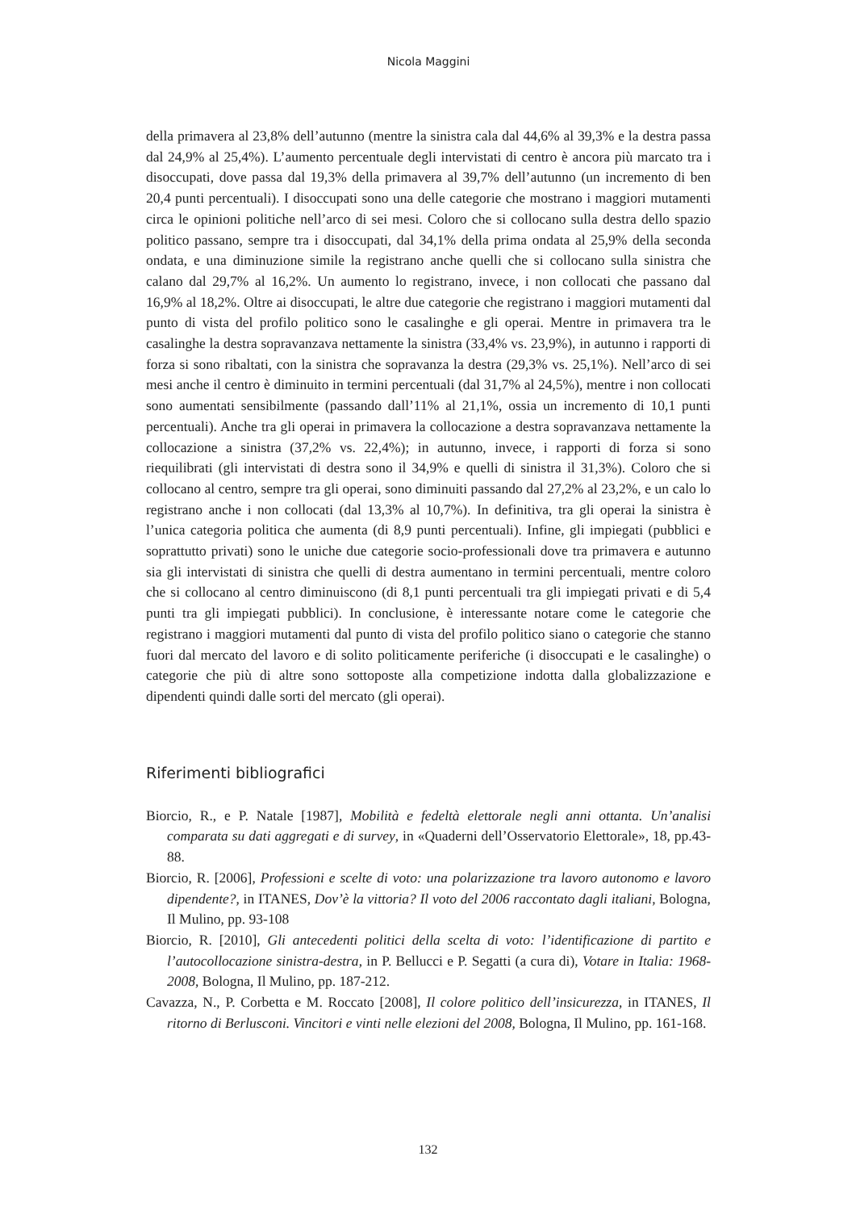Nicola Maggini
della primavera al 23,8% dell’autunno (mentre la sinistra cala dal 44,6% al 39,3% e la destra passa dal 24,9% al 25,4%). L’aumento percentuale degli intervistati di centro è ancora più marcato tra i disoccupati, dove passa dal 19,3% della primavera al 39,7% dell’autunno (un incremento di ben 20,4 punti percentuali). I disoccupati sono una delle categorie che mostrano i maggiori mutamenti circa le opinioni politiche nell’arco di sei mesi. Coloro che si collocano sulla destra dello spazio politico passano, sempre tra i disoccupati, dal 34,1% della prima ondata al 25,9% della seconda ondata, e una diminuzione simile la registrano anche quelli che si collocano sulla sinistra che calano dal 29,7% al 16,2%. Un aumento lo registrano, invece, i non collocati che passano dal 16,9% al 18,2%. Oltre ai disoccupati, le altre due categorie che registrano i maggiori mutamenti dal punto di vista del profilo politico sono le casalinghe e gli operai. Mentre in primavera tra le casalinghe la destra sopravanzava nettamente la sinistra (33,4% vs. 23,9%), in autunno i rapporti di forza si sono ribaltati, con la sinistra che sopravanza la destra (29,3% vs. 25,1%). Nell’arco di sei mesi anche il centro è diminuito in termini percentuali (dal 31,7% al 24,5%), mentre i non collocati sono aumentati sensibilmente (passando dall’11% al 21,1%, ossia un incremento di 10,1 punti percentuali). Anche tra gli operai in primavera la collocazione a destra sopravanzava nettamente la collocazione a sinistra (37,2% vs. 22,4%); in autunno, invece, i rapporti di forza si sono riequilibrati (gli intervistati di destra sono il 34,9% e quelli di sinistra il 31,3%). Coloro che si collocano al centro, sempre tra gli operai, sono diminuiti passando dal 27,2% al 23,2%, e un calo lo registrano anche i non collocati (dal 13,3% al 10,7%). In definitiva, tra gli operai la sinistra è l’unica categoria politica che aumenta (di 8,9 punti percentuali). Infine, gli impiegati (pubblici e soprattutto privati) sono le uniche due categorie socio-professionali dove tra primavera e autunno sia gli intervistati di sinistra che quelli di destra aumentano in termini percentuali, mentre coloro che si collocano al centro diminuiscono (di 8,1 punti percentuali tra gli impiegati privati e di 5,4 punti tra gli impiegati pubblici). In conclusione, è interessante notare come le categorie che registrano i maggiori mutamenti dal punto di vista del profilo politico siano o categorie che stanno fuori dal mercato del lavoro e di solito politicamente periferiche (i disoccupati e le casalinghe) o categorie che più di altre sono sottoposte alla competizione indotta dalla globalizzazione e dipendenti quindi dalle sorti del mercato (gli operai).
Riferimenti bibliografici
Biorcio, R., e P. Natale [1987], Mobilità e fedeltà elettorale negli anni ottanta. Un’analisi comparata su dati aggregati e di survey, in «Quaderni dell’Osservatorio Elettorale», 18, pp.43-88.
Biorcio, R. [2006], Professioni e scelte di voto: una polarizzazione tra lavoro autonomo e lavoro dipendente?, in ITANES, Dov’è la vittoria? Il voto del 2006 raccontato dagli italiani, Bologna, Il Mulino, pp. 93-108
Biorcio, R. [2010], Gli antecedenti politici della scelta di voto: l’identificazione di partito e l’autocollocazione sinistra-destra, in P. Bellucci e P. Segatti (a cura di), Votare in Italia: 1968-2008, Bologna, Il Mulino, pp. 187-212.
Cavazza, N., P. Corbetta e M. Roccato [2008], Il colore politico dell’insicurezza, in ITANES, Il ritorno di Berlusconi. Vincitori e vinti nelle elezioni del 2008, Bologna, Il Mulino, pp. 161-168.
132